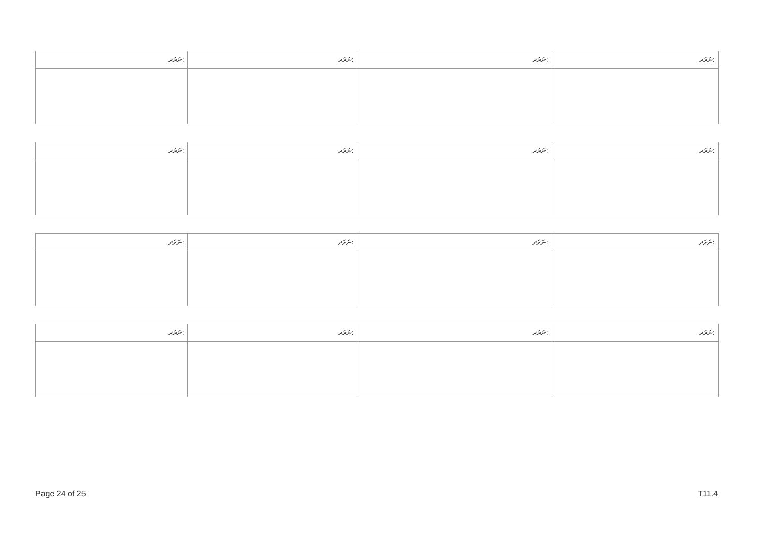| ނަރަދ: | ނަރަދ: | ނަރަދ: | ނަރަދ: |
| ނަރަދ: | ނަރަދ: | ނަރަދ: | ނަރަދ: |
| ނަރަދ: | ނަރަދ: | ނަރަދ: | ނަރަދ: |
| ނަރަދ: | ނަރަދ: | ނަރަދ: | ނަރަދ: |
Page 24 of 25 T11.4